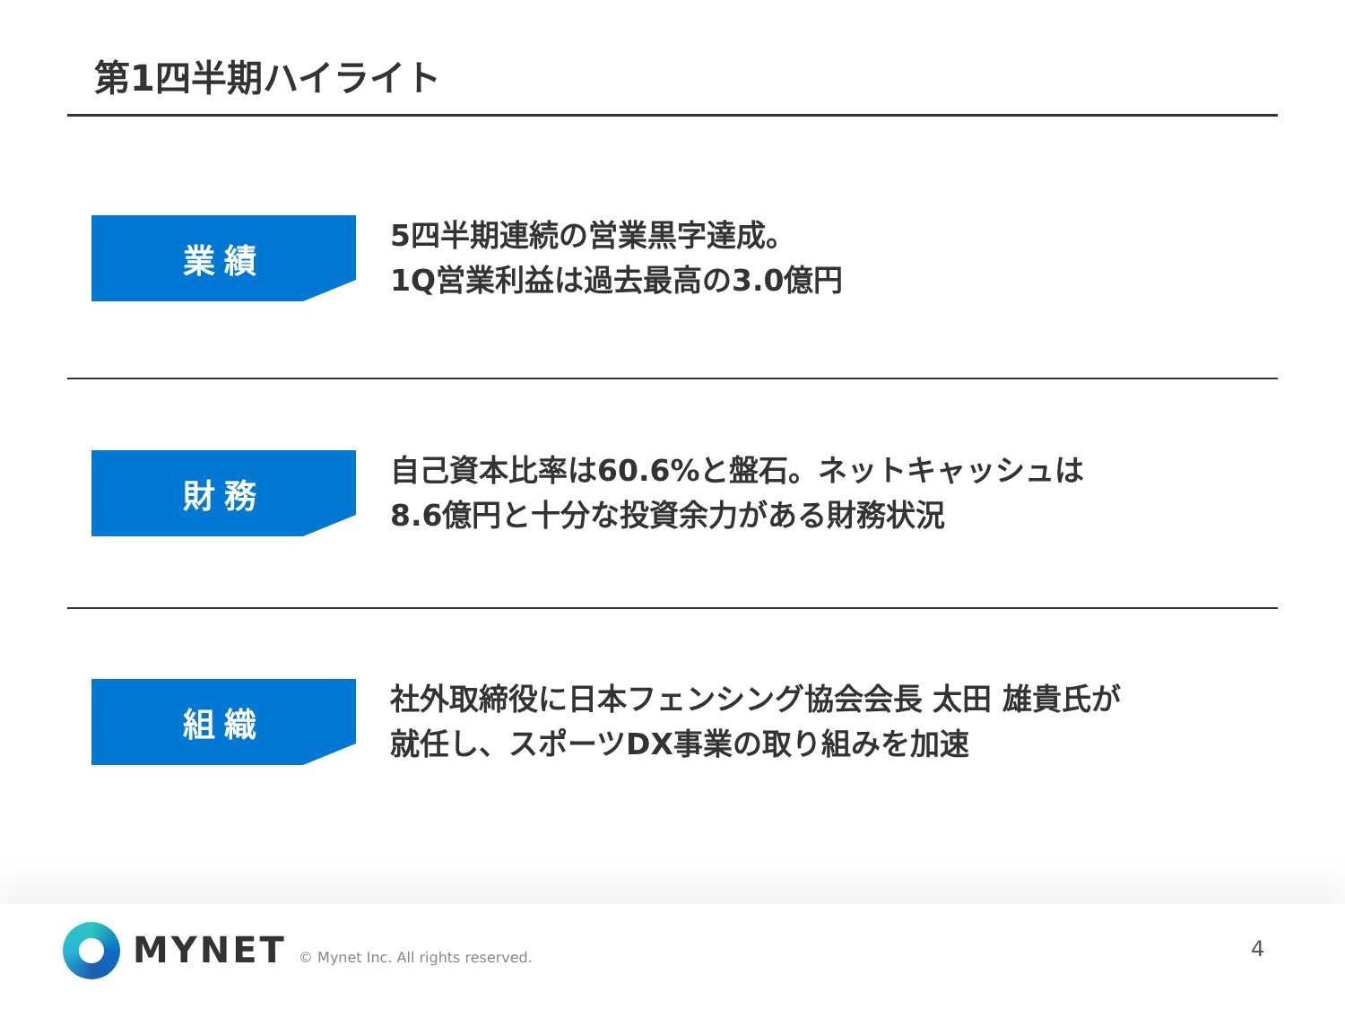第1四半期ハイライト
業績
5四半期連続の営業黒字達成。
1Q営業利益は過去最高の3.0億円
財務
自己資本比率は60.6%と盤石。ネットキャッシュは
8.6億円と十分な投資余力がある財務状況
組織
社外取締役に日本フェンシング協会会長 太田 雄貴氏が
就任し、スポーツDX事業の取り組みを加速
MYNET
© Mynet Inc. All rights reserved.
4